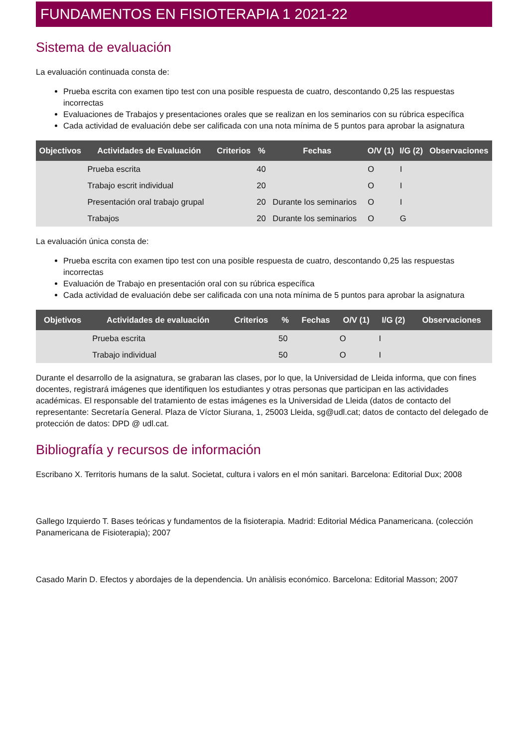FUNDAMENTOS EN FISIOTERAPIA 1 2021-22
Sistema de evaluación
La evaluación continuada consta de:
Prueba escrita con examen tipo test con una posible respuesta de cuatro, descontando 0,25 las respuestas incorrectas
Evaluaciones de Trabajos y presentaciones orales que se realizan en los seminarios con su rúbrica específica
Cada actividad de evaluación debe ser calificada con una nota mínima de 5 puntos para aprobar la asignatura
| Objectivos | Actividades de Evaluación | Criterios | % | Fechas | O/V (1) | I/G (2) | Observaciones |
| --- | --- | --- | --- | --- | --- | --- | --- |
| | Prueba escrita | | 40 | | O | I | |
| | Trabajo escrit individual | | 20 | | O | I | |
| | Presentación oral trabajo grupal | | 20 | Durante los seminarios | O | I | |
| | Trabajos | | 20 | Durante los seminarios | O | G | |
La evaluación única consta de:
Prueba escrita con examen tipo test con una posible respuesta de cuatro, descontando 0,25 las respuestas incorrectas
Evaluación de Trabajo en presentación oral con su rúbrica específica
Cada actividad de evaluación debe ser calificada con una nota mínima de 5 puntos para aprobar la asignatura
| Objetivos | Actividades de evaluación | Criterios | % | Fechas | O/V (1) | I/G (2) | Observaciones |
| --- | --- | --- | --- | --- | --- | --- | --- |
| | Prueba escrita | | 50 | | O | I | |
| | Trabajo individual | | 50 | | O | I | |
Durante el desarrollo de la asignatura, se grabaran las clases, por lo que, la Universidad de Lleida informa, que con fines docentes, registrará imágenes que identifiquen los estudiantes y otras personas que participan en las actividades académicas. El responsable del tratamiento de estas imágenes es la Universidad de Lleida (datos de contacto del representante: Secretaría General. Plaza de Víctor Siurana, 1, 25003 Lleida, sg@udl.cat; datos de contacto del delegado de protección de datos: DPD @ udl.cat.
Bibliografía y recursos de información
Escribano X. Territoris humans de la salut. Societat, cultura i valors en el món sanitari. Barcelona: Editorial Dux; 2008
Gallego Izquierdo T. Bases teóricas y fundamentos de la fisioterapia. Madrid: Editorial Médica Panamericana. (colección Panamericana de Fisioterapia); 2007
Casado Marin D. Efectos y abordajes de la dependencia. Un anàlisis económico. Barcelona: Editorial Masson; 2007